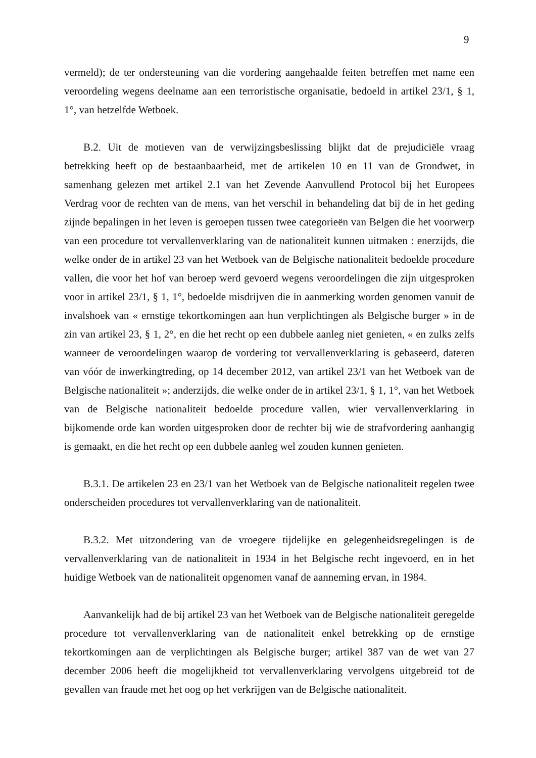9
vermeld); de ter ondersteuning van die vordering aangehaalde feiten betreffen met name een veroordeling wegens deelname aan een terroristische organisatie, bedoeld in artikel 23/1, § 1, 1°, van hetzelfde Wetboek.
B.2. Uit de motieven van de verwijzingsbeslissing blijkt dat de prejudiciële vraag betrekking heeft op de bestaanbaarheid, met de artikelen 10 en 11 van de Grondwet, in samenhang gelezen met artikel 2.1 van het Zevende Aanvullend Protocol bij het Europees Verdrag voor de rechten van de mens, van het verschil in behandeling dat bij de in het geding zijnde bepalingen in het leven is geroepen tussen twee categorieën van Belgen die het voorwerp van een procedure tot vervallenverklaring van de nationaliteit kunnen uitmaken : enerzijds, die welke onder de in artikel 23 van het Wetboek van de Belgische nationaliteit bedoelde procedure vallen, die voor het hof van beroep werd gevoerd wegens veroordelingen die zijn uitgesproken voor in artikel 23/1, § 1, 1°, bedoelde misdrijven die in aanmerking worden genomen vanuit de invalshoek van « ernstige tekortkomingen aan hun verplichtingen als Belgische burger » in de zin van artikel 23, § 1, 2°, en die het recht op een dubbele aanleg niet genieten, « en zulks zelfs wanneer de veroordelingen waarop de vordering tot vervallenverklaring is gebaseerd, dateren van vóór de inwerkingtreding, op 14 december 2012, van artikel 23/1 van het Wetboek van de Belgische nationaliteit »; anderzijds, die welke onder de in artikel 23/1, § 1, 1°, van het Wetboek van de Belgische nationaliteit bedoelde procedure vallen, wier vervallenverklaring in bijkomende orde kan worden uitgesproken door de rechter bij wie de strafvordering aanhangig is gemaakt, en die het recht op een dubbele aanleg wel zouden kunnen genieten.
B.3.1. De artikelen 23 en 23/1 van het Wetboek van de Belgische nationaliteit regelen twee onderscheiden procedures tot vervallenverklaring van de nationaliteit.
B.3.2. Met uitzondering van de vroegere tijdelijke en gelegenheidsregelingen is de vervallenverklaring van de nationaliteit in 1934 in het Belgische recht ingevoerd, en in het huidige Wetboek van de nationaliteit opgenomen vanaf de aanneming ervan, in 1984.
Aanvankelijk had de bij artikel 23 van het Wetboek van de Belgische nationaliteit geregelde procedure tot vervallenverklaring van de nationaliteit enkel betrekking op de ernstige tekortkomingen aan de verplichtingen als Belgische burger; artikel 387 van de wet van 27 december 2006 heeft die mogelijkheid tot vervallenverklaring vervolgens uitgebreid tot de gevallen van fraude met het oog op het verkrijgen van de Belgische nationaliteit.